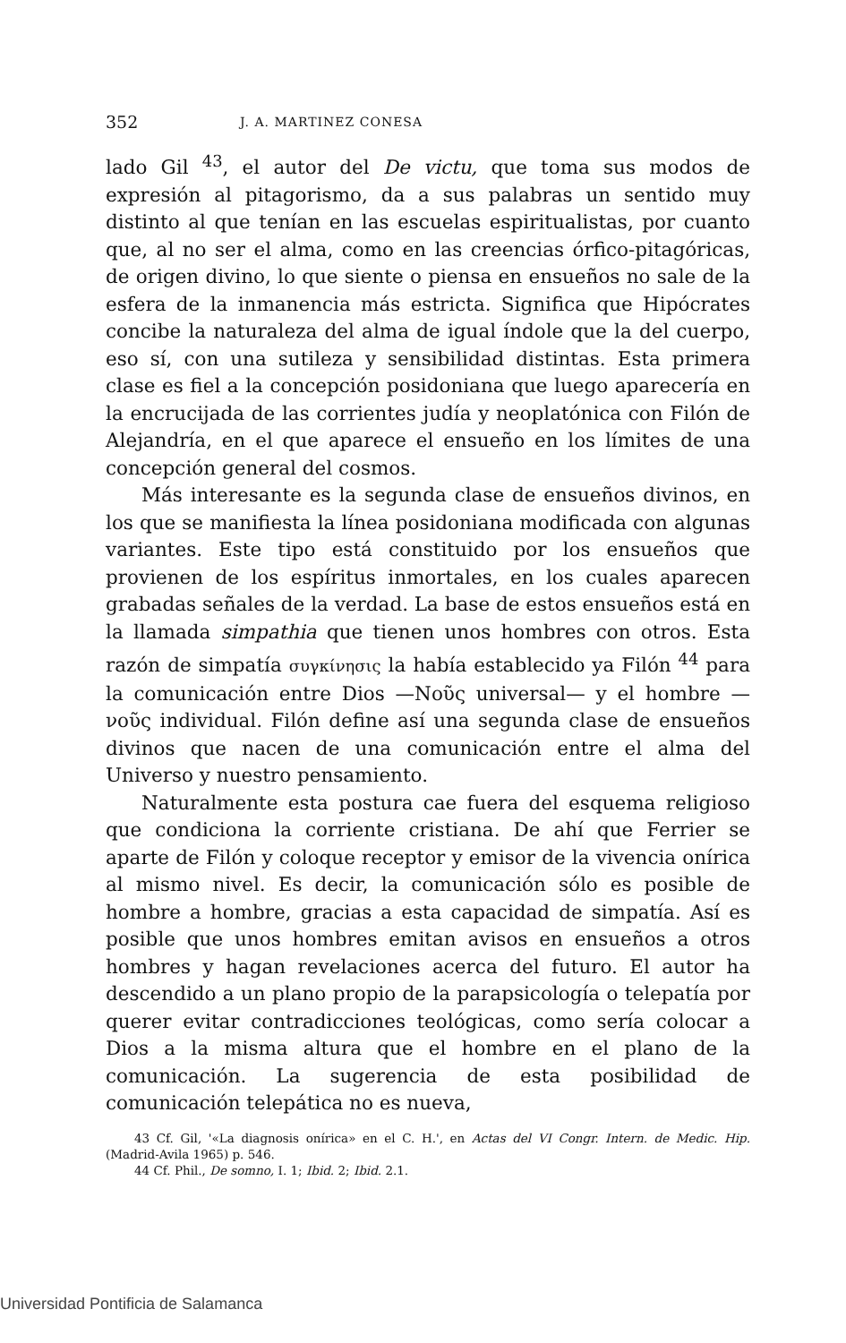352 J. A. MARTINEZ CONESA
lado Gil <sup>43</sup>, el autor del De victu, que toma sus modos de expresión al pitagorismo, da a sus palabras un sentido muy distinto al que tenían en las escuelas espiritualistas, por cuanto que, al no ser el alma, como en las creencias órfico-pitagóricas, de origen divino, lo que siente o piensa en ensueños no sale de la esfera de la inmanencia más estricta. Significa que Hipócrates concibe la naturaleza del alma de igual índole que la del cuerpo, eso sí, con una sutileza y sensibilidad distintas. Esta primera clase es fiel a la concepción posidoniana que luego aparecería en la encrucijada de las corrientes judía y neoplatónica con Filón de Alejandría, en el que aparece el ensueño en los límites de una concepción general del cosmos.
Más interesante es la segunda clase de ensueños divinos, en los que se manifiesta la línea posidoniana modificada con algunas variantes. Este tipo está constituido por los ensueños que provienen de los espíritus inmortales, en los cuales aparecen grabadas señales de la verdad. La base de estos ensueños está en la llamada simpathia que tienen unos hombres con otros. Esta razón de simpatía συγκίνησις la había establecido ya Filón <sup>44</sup> para la comunicación entre Dios —Νοῦς universal— y el hombre —νοῦς individual. Filón define así una segunda clase de ensueños divinos que nacen de una comunicación entre el alma del Universo y nuestro pensamiento.
Naturalmente esta postura cae fuera del esquema religioso que condiciona la corriente cristiana. De ahí que Ferrier se aparte de Filón y coloque receptor y emisor de la vivencia onírica al mismo nivel. Es decir, la comunicación sólo es posible de hombre a hombre, gracias a esta capacidad de simpatía. Así es posible que unos hombres emitan avisos en ensueños a otros hombres y hagan revelaciones acerca del futuro. El autor ha descendido a un plano propio de la parapsicología o telepatía por querer evitar contradicciones teológicas, como sería colocar a Dios a la misma altura que el hombre en el plano de la comunicación. La sugerencia de esta posibilidad de comunicación telepática no es nueva,
43 Cf. Gil, '«La diagnosis onírica» en el C. H.', en Actas del VI Congr. Intern. de Medic. Hip. (Madrid-Avila 1965) p. 546.
44 Cf. Phil., De somno, I. 1; Ibid. 2; Ibid. 2.1.
Universidad Pontificia de Salamanca